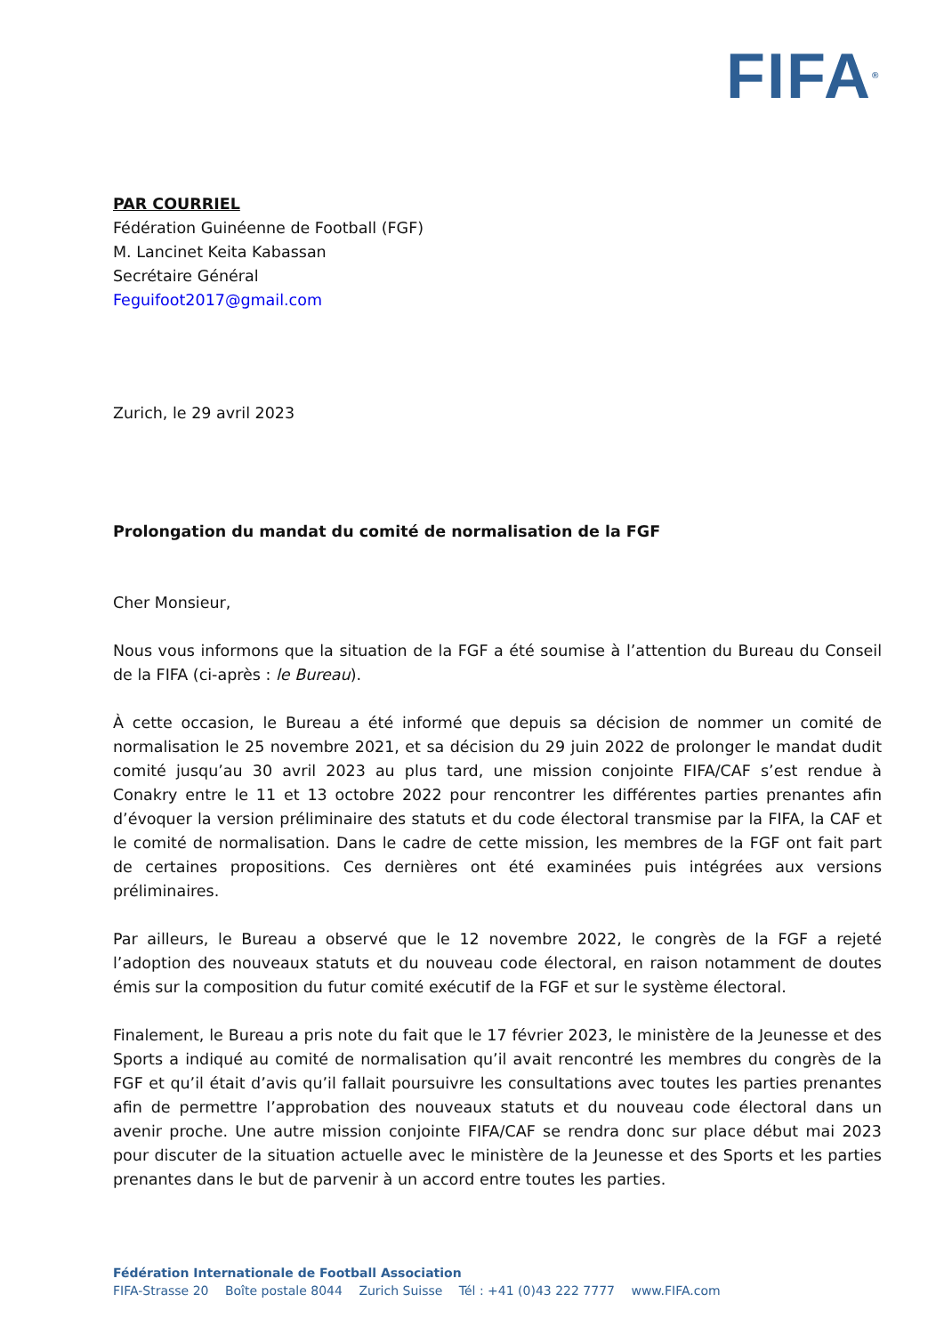FIFA<sup>®</sup>
PAR COURRIEL
Fédération Guinéenne de Football (FGF)
M. Lancinet Keita Kabassan
Secrétaire Général
Feguifoot2017@gmail.com
Zurich, le 29 avril 2023
Prolongation du mandat du comité de normalisation de la FGF
Cher Monsieur,
Nous vous informons que la situation de la FGF a été soumise à l’attention du Bureau du Conseil de la FIFA (ci-après : le Bureau).
À cette occasion, le Bureau a été informé que depuis sa décision de nommer un comité de normalisation le 25 novembre 2021, et sa décision du 29 juin 2022 de prolonger le mandat dudit comité jusqu’au 30 avril 2023 au plus tard, une mission conjointe FIFA/CAF s’est rendue à Conakry entre le 11 et 13 octobre 2022 pour rencontrer les différentes parties prenantes afin d’évoquer la version préliminaire des statuts et du code électoral transmise par la FIFA, la CAF et le comité de normalisation. Dans le cadre de cette mission, les membres de la FGF ont fait part de certaines propositions. Ces dernières ont été examinées puis intégrées aux versions préliminaires.
Par ailleurs, le Bureau a observé que le 12 novembre 2022, le congrès de la FGF a rejeté l’adoption des nouveaux statuts et du nouveau code électoral, en raison notamment de doutes émis sur la composition du futur comité exécutif de la FGF et sur le système électoral.
Finalement, le Bureau a pris note du fait que le 17 février 2023, le ministère de la Jeunesse et des Sports a indiqué au comité de normalisation qu’il avait rencontré les membres du congrès de la FGF et qu’il était d’avis qu’il fallait poursuivre les consultations avec toutes les parties prenantes afin de permettre l’approbation des nouveaux statuts et du nouveau code électoral dans un avenir proche. Une autre mission conjointe FIFA/CAF se rendra donc sur place début mai 2023 pour discuter de la situation actuelle avec le ministère de la Jeunesse et des Sports et les parties prenantes dans le but de parvenir à un accord entre toutes les parties.
Fédération Internationale de Football Association
FIFA-Strasse 20 Boîte postale 8044 Zurich Suisse Tél : +41 (0)43 222 7777 www.FIFA.com